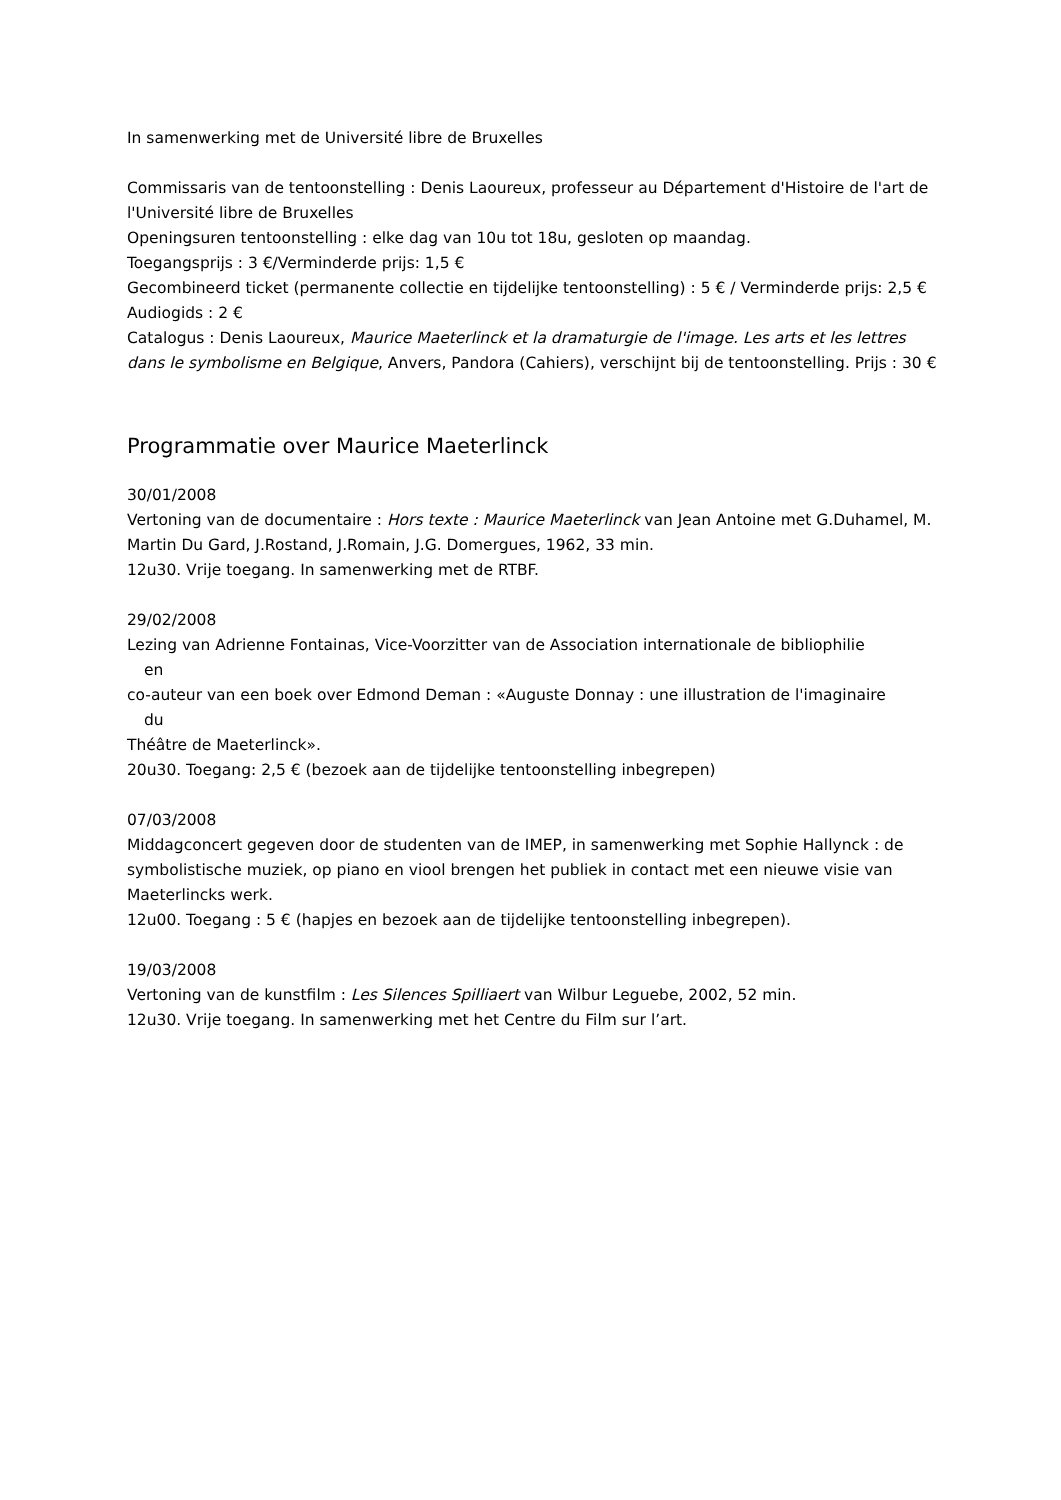In samenwerking met de Université libre de Bruxelles
Commissaris van de tentoonstelling : Denis Laoureux, professeur au Département d'Histoire de l'art de l'Université libre de Bruxelles
Openingsuren tentoonstelling : elke dag van 10u tot 18u, gesloten op maandag.
Toegangsprijs : 3 €/Verminderde prijs: 1,5 €
Gecombineerd ticket (permanente collectie en tijdelijke tentoonstelling) : 5 € / Verminderde prijs: 2,5 €
Audiogids : 2 €
Catalogus : Denis Laoureux, Maurice Maeterlinck et la dramaturgie de l'image. Les arts et les lettres dans le symbolisme en Belgique, Anvers, Pandora (Cahiers), verschijnt bij de tentoonstelling. Prijs : 30 €
Programmatie over Maurice Maeterlinck
30/01/2008
Vertoning van de documentaire : Hors texte : Maurice Maeterlinck van Jean Antoine met G.Duhamel, M. Martin Du Gard, J.Rostand, J.Romain, J.G. Domergues, 1962, 33 min.
12u30. Vrije toegang. In samenwerking met de RTBF.
29/02/2008
Lezing van Adrienne Fontainas, Vice-Voorzitter van de Association internationale de bibliophilie
en
co-auteur van een boek over Edmond Deman : «Auguste Donnay : une illustration de l'imaginaire
du
Théâtre de Maeterlinck».
20u30. Toegang: 2,5 € (bezoek aan de tijdelijke tentoonstelling inbegrepen)
07/03/2008
Middagconcert gegeven door de studenten van de IMEP, in samenwerking met Sophie Hallynck : de symbolistische muziek, op piano en viool brengen het publiek in contact met een nieuwe visie van Maeterlincks werk.
12u00. Toegang : 5 € (hapjes en bezoek aan de tijdelijke tentoonstelling inbegrepen).
19/03/2008
Vertoning van de kunstfilm : Les Silences Spilliaert van Wilbur Leguebe, 2002, 52 min.
12u30. Vrije toegang. In samenwerking met het Centre du Film sur l’art.